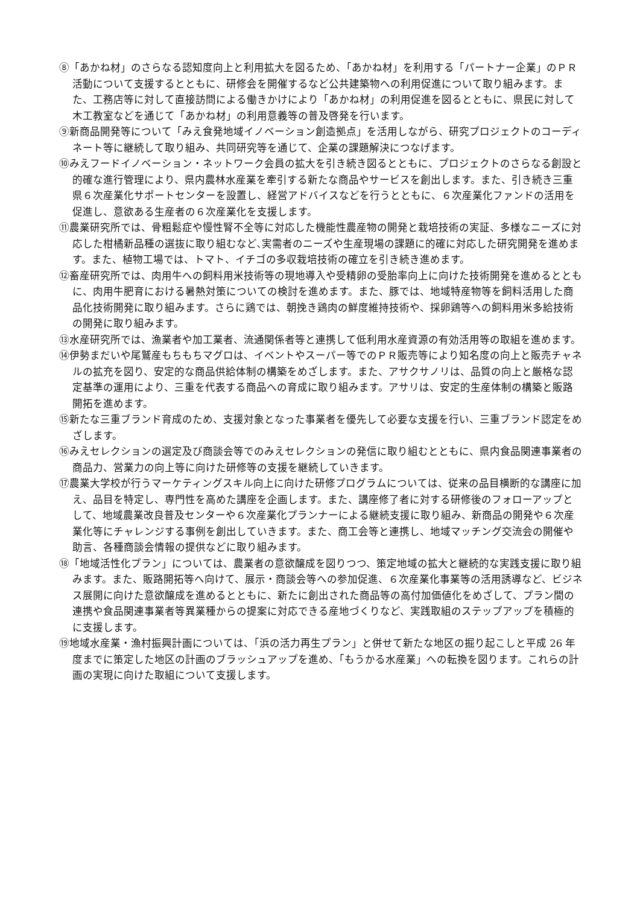⑧「あかね材」のさらなる認知度向上と利用拡大を図るため、「あかね材」を利用する「パートナー企業」のＰＲ活動について支援するとともに、研修会を開催するなど公共建築物への利用促進について取り組みます。また、工務店等に対して直接訪問による働きかけにより「あかね材」の利用促進を図るとともに、県民に対して木工教室などを通じて「あかね材」の利用意義等の普及啓発を行います。
⑨新商品開発等について「みえ食発地域イノベーション創造拠点」を活用しながら、研究プロジェクトのコーディネート等に継続して取り組み、共同研究等を通じて、企業の課題解決につなげます。
⑩みえフードイノベーション・ネットワーク会員の拡大を引き続き図るとともに、プロジェクトのさらなる創設と的確な進行管理により、県内農林水産業を牽引する新たな商品やサービスを創出します。また、引き続き三重県６次産業化サポートセンターを設置し、経営アドバイスなどを行うとともに、６次産業化ファンドの活用を促進し、意欲ある生産者の６次産業化を支援します。
⑪農業研究所では、骨粗鬆症や慢性腎不全等に対応した機能性農産物の開発と栽培技術の実証、多様なニーズに対応した柑橘新品種の選抜に取り組むなど､実需者のニーズや生産現場の課題に的確に対応した研究開発を進めます。また、植物工場では、トマト、イチゴの多収栽培技術の確立を引き続き進めます。
⑫畜産研究所では、肉用牛への飼料用米技術等の現地導入や受精卵の受胎率向上に向けた技術開発を進めるとともに、肉用牛肥育における暑熱対策についての検討を進めます。また、豚では、地域特産物等を飼料活用した商品化技術開発に取り組みます。さらに鶏では、朝挽き鶏肉の鮮度維持技術や、採卵鶏等への飼料用米多給技術の開発に取り組みます。
⑬水産研究所では、漁業者や加工業者、流通関係者等と連携して低利用水産資源の有効活用等の取組を進めます。
⑭伊勢まだいや尾鷲産もちもちマグロは、イベントやスーパー等でのＰＲ販売等により知名度の向上と販売チャネルの拡充を図り、安定的な商品供給体制の構築をめざします。また、アサクサノリは、品質の向上と厳格な認定基準の運用により、三重を代表する商品への育成に取り組みます。アサリは、安定的生産体制の構築と販路開拓を進めます。
⑮新たな三重ブランド育成のため、支援対象となった事業者を優先して必要な支援を行い、三重ブランド認定をめざします。
⑯みえセレクションの選定及び商談会等でのみえセレクションの発信に取り組むとともに、県内食品関連事業者の商品力、営業力の向上等に向けた研修等の支援を継続していきます。
⑰農業大学校が行うマーケティングスキル向上に向けた研修プログラムについては、従来の品目横断的な講座に加え、品目を特定し、専門性を高めた講座を企画します。また、講座修了者に対する研修後のフォローアップとして、地域農業改良普及センターや６次産業化プランナーによる継続支援に取り組み、新商品の開発や６次産業化等にチャレンジする事例を創出していきます。また、商工会等と連携し、地域マッチング交流会の開催や助言、各種商談会情報の提供などに取り組みます。
⑱「地域活性化プラン」については、農業者の意欲醸成を図りつつ、策定地域の拡大と継続的な実践支援に取り組みます。また、販路開拓等へ向けて、展示・商談会等への参加促進、６次産業化事業等の活用誘導など、ビジネス展開に向けた意欲醸成を進めるとともに、新たに創出された商品等の高付加価値化をめざして、プラン間の連携や食品関連事業者等異業種からの提案に対応できる産地づくりなど、実践取組のステップアップを積極的に支援します。
⑲地域水産業・漁村振興計画については、「浜の活力再生プラン」と併せて新たな地区の掘り起こしと平成 26 年度までに策定した地区の計画のブラッシュアップを進め、「もうかる水産業」への転換を図ります。これらの計画の実現に向けた取組について支援します。